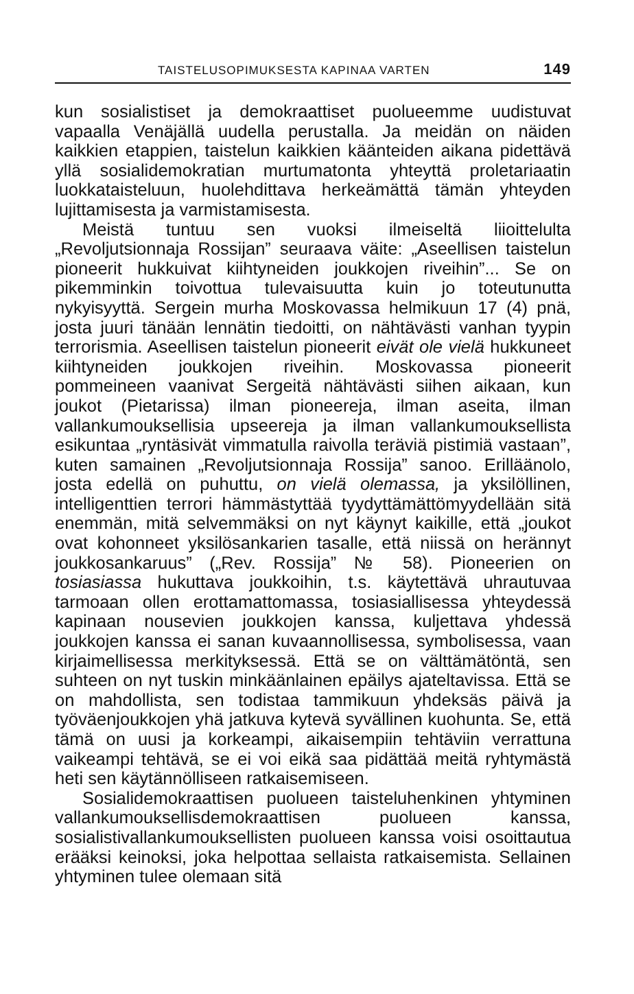TAISTELUSOPIMUKSESTA KAPINAA VARTEN 149
kun sosialistiset ja demokraattiset puolueemme uudistuvat vapaalla Venäjällä uudella perustalla. Ja meidän on näiden kaikkien etappien, taistelun kaikkien käänteiden aikana pidettävä yllä sosialidemokratian murtumatonta yhteyttä proletariaatin luokkataisteluun, huolehdittava herkeämättä tämän yhteyden lujittamisesta ja varmistamisesta.
Meistä tuntuu sen vuoksi ilmeiseltä liioittelulta „Revoljutsionnaja Rossijan” seuraava väite: „Aseellisen taistelun pioneerit hukkuivat kiihtyneiden joukkojen riveihin”... Se on pikemminkin toivottua tulevaisuutta kuin jo toteutunutta nykyisyyttä. Sergein murha Moskovassa helmikuun 17 (4) pnä, josta juuri tänään lennätin tiedoitti, on nähtävästi vanhan tyypin terrorismia. Aseellisen taistelun pioneerit eivät ole vielä hukkuneet kiihtyneiden joukkojen riveihin. Moskovassa pioneerit pommeineen vaanivat Sergeitä nähtävästi siihen aikaan, kun joukot (Pietarissa) ilman pioneereja, ilman aseita, ilman vallankumouksellisia upseereja ja ilman vallankumouksellista esikuntaa „ryntäsivät vimmatulla raivolla teräviä pistimiä vastaan”, kuten samainen „Revoljutsionnaja Rossija” sanoo. Erilläänolo, josta edellä on puhuttu, on vielä olemassa, ja yksilöllinen, intelligenttien terrori hämmästyttää tyydyttämättömyydellään sitä enemmän, mitä selvemmäksi on nyt käynyt kaikille, että „joukot ovat kohonneet yksilösankarien tasalle, että niissä on herännyt joukkosankaruus” („Rev. Rossija” № 58). Pioneerien on tosiasiassa hukuttava joukkoihin, t.s. käytettävä uhrautuvaa tarmoaan ollen erottamattomassa, tosiasiallisessa yhteydessä kapinaan nousevien joukkojen kanssa, kuljettava yhdessä joukkojen kanssa ei sanan kuvaannollisessa, symbolisessa, vaan kirjaimellisessa merkityksessä. Että se on välttämätöntä, sen suhteen on nyt tuskin minkäänlainen epäilys ajateltavissa. Että se on mahdollista, sen todistaa tammikuun yhdeksäs päivä ja työväenjoukkojen yhä jatkuva kytevä syvällinen kuohunta. Se, että tämä on uusi ja korkeampi, aikaisempiin tehtäviin verrattuna vaikeampi tehtävä, se ei voi eikä saa pidättää meitä ryhtymästä heti sen käytännölliseen ratkaisemiseen.
Sosialidemokraattisen puolueen taisteluhenkinen yhtyminen vallankumouksellisdemokraattisen puolueen kanssa, sosialistivallankumouksellisten puolueen kanssa voisi osoittautua erääksi keinoksi, joka helpottaa sellaista ratkaisemista. Sellainen yhtyminen tulee olemaan sitä